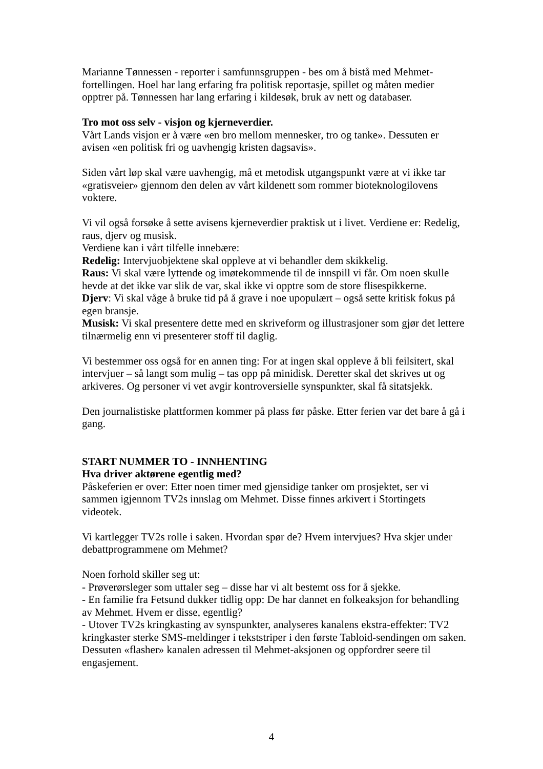Marianne Tønnessen - reporter i samfunnsgruppen - bes om å bistå med Mehmet-fortellingen. Hoel har lang erfaring fra politisk reportasje, spillet og måten medier opptrer på. Tønnessen har lang erfaring i kildesøk, bruk av nett og databaser.
Tro mot oss selv - visjon og kjerneverdier.
Vårt Lands visjon er å være «en bro mellom mennesker, tro og tanke». Dessuten er avisen «en politisk fri og uavhengig kristen dagsavis».
Siden vårt løp skal være uavhengig, må et metodisk utgangspunkt være at vi ikke tar «gratisveier» gjennom den delen av vårt kildenett som rommer bioteknologilovens voktere.
Vi vil også forsøke å sette avisens kjerneverdier praktisk ut i livet. Verdiene er: Redelig, raus, djerv og musisk.
Verdiene kan i vårt tilfelle innebære:
Redelig: Intervjuobjektene skal oppleve at vi behandler dem skikkelig.
Raus: Vi skal være lyttende og imøtekommende til de innspill vi får. Om noen skulle hevde at det ikke var slik de var, skal ikke vi opptre som de store flisespikkerne.
Djerv: Vi skal våge å bruke tid på å grave i noe upopulært – også sette kritisk fokus på egen bransje.
Musisk: Vi skal presentere dette med en skriveform og illustrasjoner som gjør det lettere tilnærmelig enn vi presenterer stoff til daglig.
Vi bestemmer oss også for en annen ting: For at ingen skal oppleve å bli feilsitert, skal intervjuer – så langt som mulig – tas opp på minidisk. Deretter skal det skrives ut og arkiveres. Og personer vi vet avgir kontroversielle synspunkter, skal få sitatsjekk.
Den journalistiske plattformen kommer på plass før påske. Etter ferien var det bare å gå i gang.
START NUMMER TO - INNHENTING
Hva driver aktørene egentlig med?
Påskeferien er over: Etter noen timer med gjensidige tanker om prosjektet, ser vi sammen igjennom TV2s innslag om Mehmet. Disse finnes arkivert i Stortingets videotek.
Vi kartlegger TV2s rolle i saken. Hvordan spør de? Hvem intervjues? Hva skjer under debattprogrammene om Mehmet?
Noen forhold skiller seg ut:
- Prøverørsleger som uttaler seg – disse har vi alt bestemt oss for å sjekke.
- En familie fra Fetsund dukker tidlig opp: De har dannet en folkeaksjon for behandling av Mehmet. Hvem er disse, egentlig?
- Utover TV2s kringkasting av synspunkter, analyseres kanalens ekstra-effekter: TV2 kringkaster sterke SMS-meldinger i tekststriper i den første Tabloid-sendingen om saken. Dessuten «flasher» kanalen adressen til Mehmet-aksjonen og oppfordrer seere til engasjement.
4